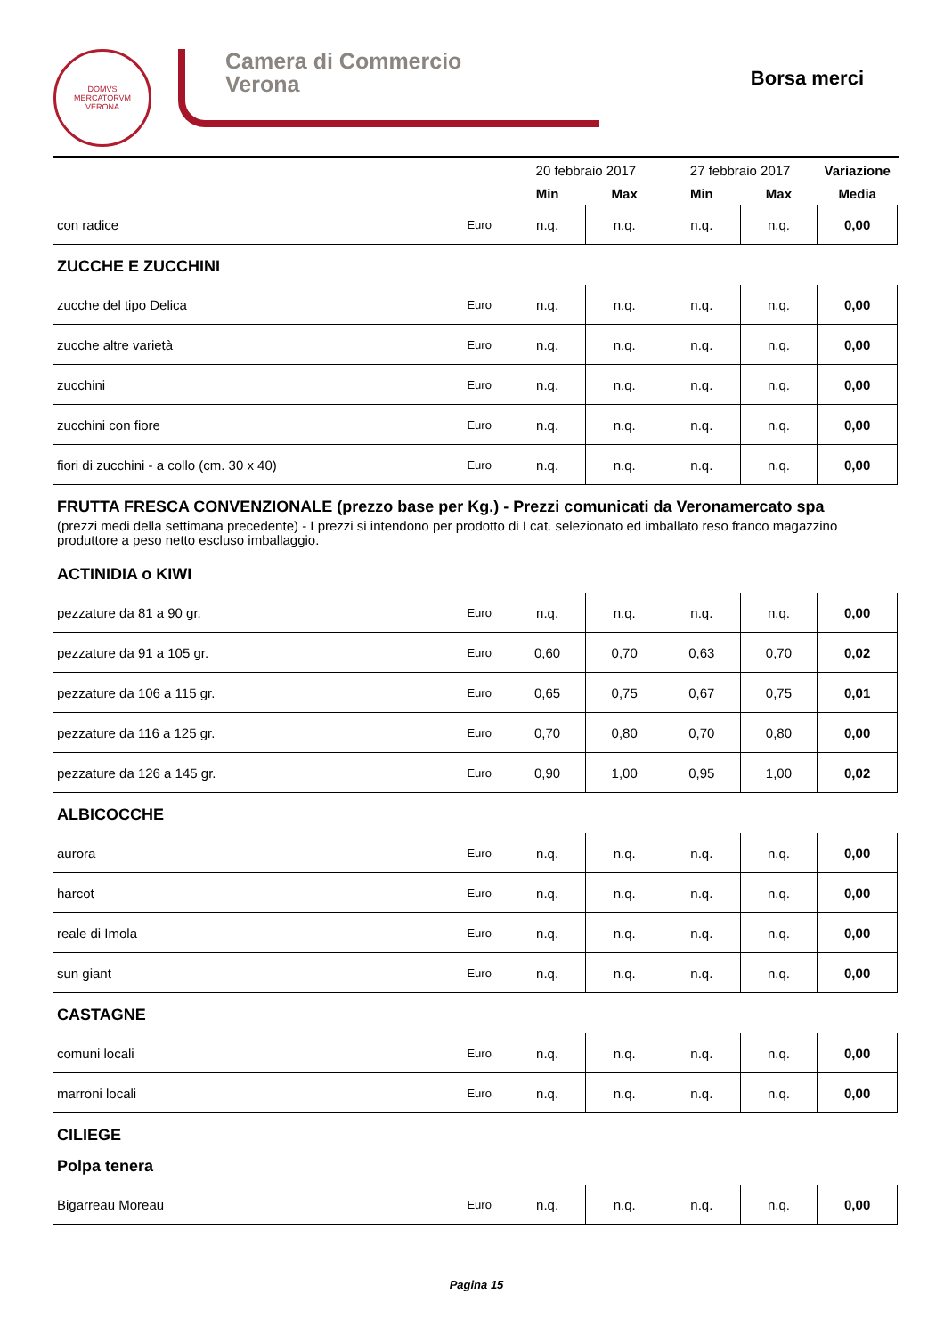DOMVS
MERCATORVM
VERONA
Camera di Commercio
Verona
Borsa merci
| | | 20 febbraio 2017 | | 27 febbraio 2017 | | Variazione |
| --- | --- | --- | --- | --- | --- | --- |
| | | Min | Max | Min | Max | Media |
| con radice | Euro | n.q. | n.q. | n.q. | n.q. | 0,00 |
ZUCCHE E ZUCCHINI
| zucche del tipo Delica | Euro | n.q. | n.q. | n.q. | n.q. | 0,00 |
| zucche altre varietà | Euro | n.q. | n.q. | n.q. | n.q. | 0,00 |
| zucchini | Euro | n.q. | n.q. | n.q. | n.q. | 0,00 |
| zucchini con fiore | Euro | n.q. | n.q. | n.q. | n.q. | 0,00 |
| fiori di zucchini - a collo (cm. 30 x 40) | Euro | n.q. | n.q. | n.q. | n.q. | 0,00 |
FRUTTA FRESCA CONVENZIONALE (prezzo base per Kg.) - Prezzi comunicati da Veronamercato spa
(prezzi medi della settimana precedente) - I prezzi si intendono per prodotto di I cat. selezionato ed imballato reso franco magazzino produttore a peso netto escluso imballaggio.
ACTINIDIA o KIWI
| pezzature da 81 a 90 gr. | Euro | n.q. | n.q. | n.q. | n.q. | 0,00 |
| pezzature da 91 a 105 gr. | Euro | 0,60 | 0,70 | 0,63 | 0,70 | 0,02 |
| pezzature da 106 a 115 gr. | Euro | 0,65 | 0,75 | 0,67 | 0,75 | 0,01 |
| pezzature da 116 a 125 gr. | Euro | 0,70 | 0,80 | 0,70 | 0,80 | 0,00 |
| pezzature da 126 a 145 gr. | Euro | 0,90 | 1,00 | 0,95 | 1,00 | 0,02 |
ALBICOCCHE
| aurora | Euro | n.q. | n.q. | n.q. | n.q. | 0,00 |
| harcot | Euro | n.q. | n.q. | n.q. | n.q. | 0,00 |
| reale di Imola | Euro | n.q. | n.q. | n.q. | n.q. | 0,00 |
| sun giant | Euro | n.q. | n.q. | n.q. | n.q. | 0,00 |
CASTAGNE
| comuni locali | Euro | n.q. | n.q. | n.q. | n.q. | 0,00 |
| marroni locali | Euro | n.q. | n.q. | n.q. | n.q. | 0,00 |
CILIEGE
Polpa tenera
| Bigarreau Moreau | Euro | n.q. | n.q. | n.q. | n.q. | 0,00 |
Pagina 15